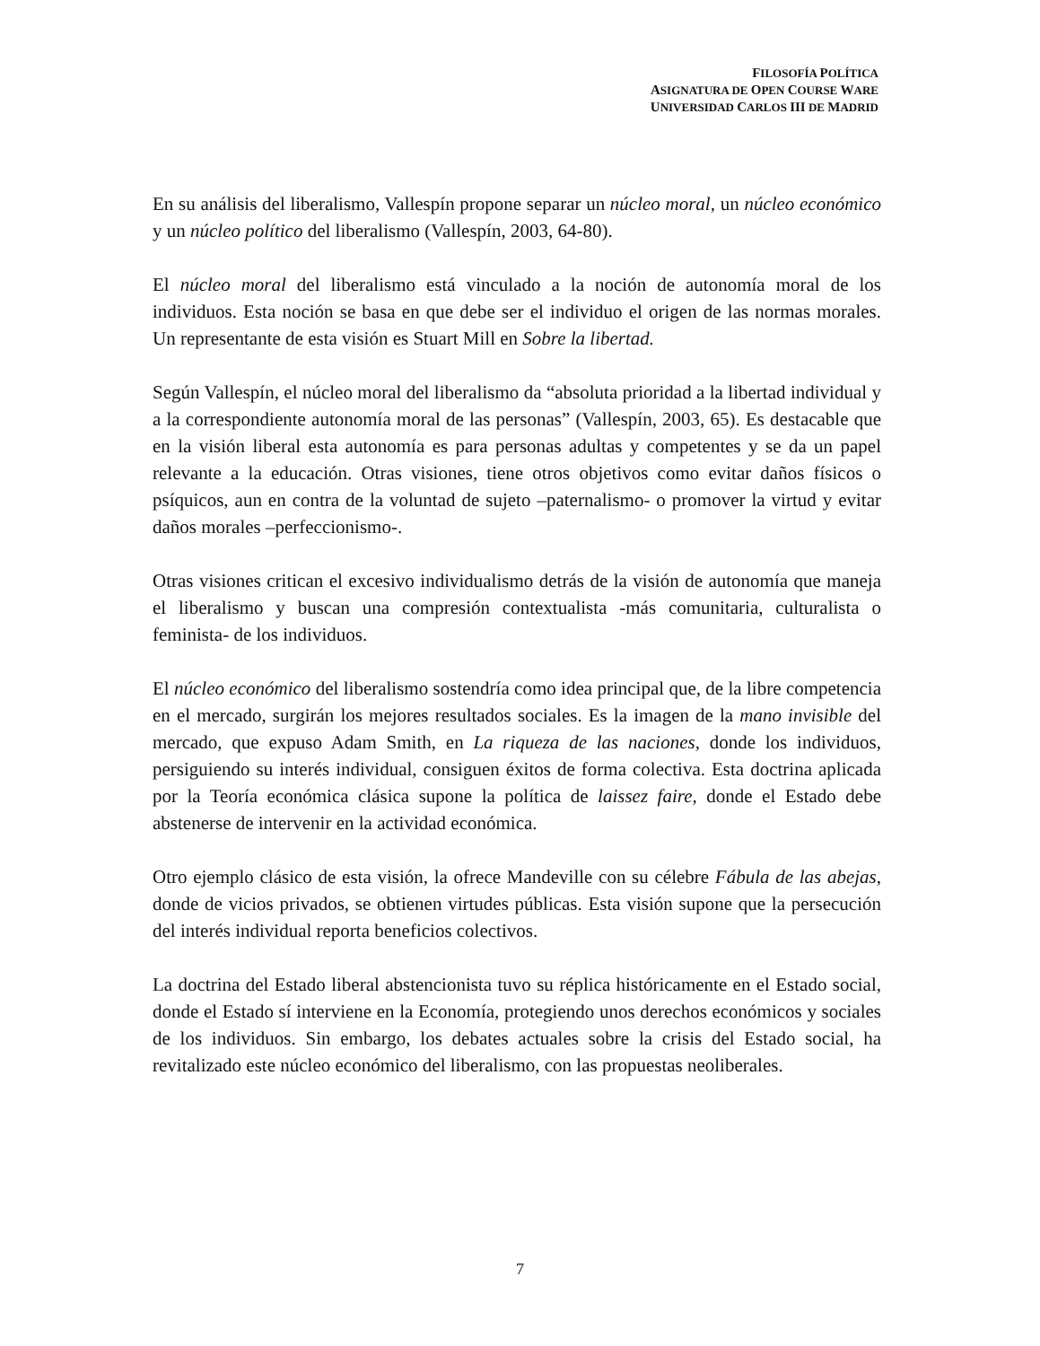FILOSOFÍA POLÍTICA
ASIGNATURA DE OPEN COURSE WARE
UNIVERSIDAD CARLOS III DE MADRID
En su análisis del liberalismo, Vallespín propone separar un núcleo moral, un núcleo económico y un núcleo político del liberalismo (Vallespín, 2003, 64-80).
El núcleo moral del liberalismo está vinculado a la noción de autonomía moral de los individuos. Esta noción se basa en que debe ser el individuo el origen de las normas morales. Un representante de esta visión es Stuart Mill en Sobre la libertad.
Según Vallespín, el núcleo moral del liberalismo da “absoluta prioridad a la libertad individual y a la correspondiente autonomía moral de las personas” (Vallespín, 2003, 65). Es destacable que en la visión liberal esta autonomía es para personas adultas y competentes y se da un papel relevante a la educación. Otras visiones, tiene otros objetivos como evitar daños físicos o psíquicos, aun en contra de la voluntad de sujeto –paternalismo- o promover la virtud y evitar daños morales –perfeccionismo-.
Otras visiones critican el excesivo individualismo detrás de la visión de autonomía que maneja el liberalismo y buscan una compresión contextualista -más comunitaria, culturalista o feminista- de los individuos.
El núcleo económico del liberalismo sostendría como idea principal que, de la libre competencia en el mercado, surgirán los mejores resultados sociales. Es la imagen de la mano invisible del mercado, que expuso Adam Smith, en La riqueza de las naciones, donde los individuos, persiguiendo su interés individual, consiguen éxitos de forma colectiva. Esta doctrina aplicada por la Teoría económica clásica supone la política de laissez faire, donde el Estado debe abstenerse de intervenir en la actividad económica.
Otro ejemplo clásico de esta visión, la ofrece Mandeville con su célebre Fábula de las abejas, donde de vicios privados, se obtienen virtudes públicas. Esta visión supone que la persecución del interés individual reporta beneficios colectivos.
La doctrina del Estado liberal abstencionista tuvo su réplica históricamente en el Estado social, donde el Estado sí interviene en la Economía, protegiendo unos derechos económicos y sociales de los individuos. Sin embargo, los debates actuales sobre la crisis del Estado social, ha revitalizado este núcleo económico del liberalismo, con las propuestas neoliberales.
7